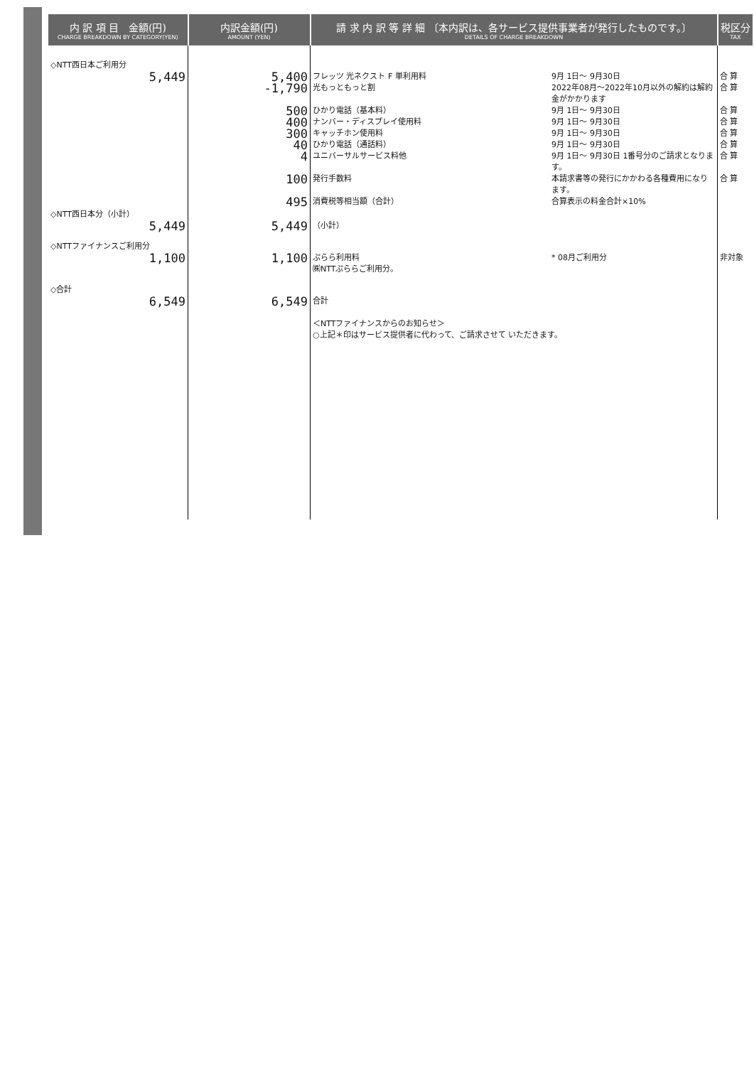| 内 訳 項 目 金額(円) CHARGE BREAKDOWN BY CATEGORY(YEN) | 内訳金額(円) AMOUNT (YEN) | 請 求 内 訳 等 詳 細 〔本内訳は、各サービス提供事業者が発行したものです。〕 DETAILS OF CHARGE BREAKDOWN | | 税区分 TAX |
| --- | --- | --- | --- | --- |
| ◇NTT西日本ご利用分 5,449 | 5,400 -1,790 500 400 300 40 4 100 495 | フレッツ 光ネクスト F 単利用料 光もっともっと割 ひかり電話（基本料） ナンバー・ディスプレイ使用料 キャッチホン使用料 ひかり電話（通話料） ユニバーサルサービス料他 発行手数料 消費税等相当額（合計） | 9月 1日～ 9月30日 2022年08月～2022年10月以外の解約は解約金がかかります 9月 1日～ 9月30日 9月 1日～ 9月30日 9月 1日～ 9月30日 9月 1日～ 9月30日 9月 1日～ 9月30日 1番号分のご請求となります。 本請求書等の発行にかかわる各種費用になります。 合算表示の料金合計×10% | 合 算 合 算 合 算 合 算 合 算 合 算 合 算 合 算 |
| ◇NTT西日本分（小計） 5,449 | 5,449 | （小計） | | |
| ◇NTTファイナンスご利用分 1,100 | 1,100 | ぷらら利用料 ㈱NTTぷららご利用分。 | * 08月ご利用分 | 非対象 |
| ◇合計 6,549 | 6,549 | 合計 ＜NTTファイナンスからのお知らせ＞ ○上記＊印はサービス提供者に代わって、ご請求させて いただきます。 | | |